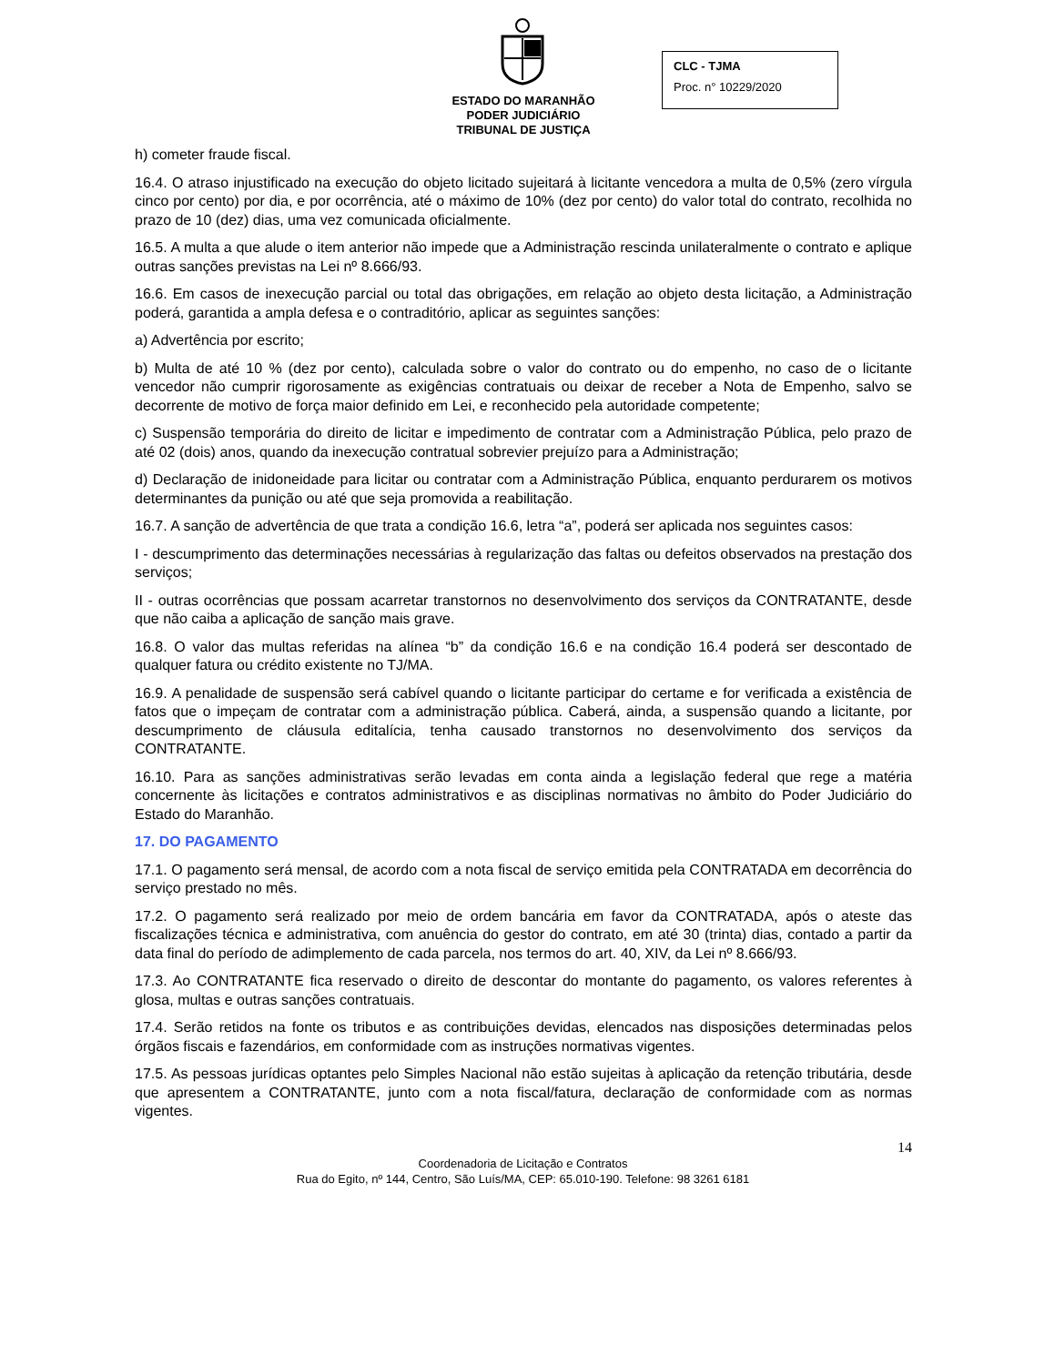ESTADO DO MARANHÃO
PODER JUDICIÁRIO
TRIBUNAL DE JUSTIÇA
CLC - TJMA
Proc. n° 10229/2020
h) cometer fraude fiscal.
16.4. O atraso injustificado na execução do objeto licitado sujeitará à licitante vencedora a multa de 0,5% (zero vírgula cinco por cento) por dia, e por ocorrência, até o máximo de 10% (dez por cento) do valor total do contrato, recolhida no prazo de 10 (dez) dias, uma vez comunicada oficialmente.
16.5. A multa a que alude o item anterior não impede que a Administração rescinda unilateralmente o contrato e aplique outras sanções previstas na Lei nº 8.666/93.
16.6. Em casos de inexecução parcial ou total das obrigações, em relação ao objeto desta licitação, a Administração poderá, garantida a ampla defesa e o contraditório, aplicar as seguintes sanções:
a) Advertência por escrito;
b) Multa de até 10 % (dez por cento), calculada sobre o valor do contrato ou do empenho, no caso de o licitante vencedor não cumprir rigorosamente as exigências contratuais ou deixar de receber a Nota de Empenho, salvo se decorrente de motivo de força maior definido em Lei, e reconhecido pela autoridade competente;
c) Suspensão temporária do direito de licitar e impedimento de contratar com a Administração Pública, pelo prazo de até 02 (dois) anos, quando da inexecução contratual sobrevier prejuízo para a Administração;
d) Declaração de inidoneidade para licitar ou contratar com a Administração Pública, enquanto perdurarem os motivos determinantes da punição ou até que seja promovida a reabilitação.
16.7. A sanção de advertência de que trata a condição 16.6, letra “a”, poderá ser aplicada nos seguintes casos:
I - descumprimento das determinações necessárias à regularização das faltas ou defeitos observados na prestação dos serviços;
II - outras ocorrências que possam acarretar transtornos no desenvolvimento dos serviços da CONTRATANTE, desde que não caiba a aplicação de sanção mais grave.
16.8. O valor das multas referidas na alínea “b” da condição 16.6 e na condição 16.4 poderá ser descontado de qualquer fatura ou crédito existente no TJ/MA.
16.9. A penalidade de suspensão será cabível quando o licitante participar do certame e for verificada a existência de fatos que o impeçam de contratar com a administração pública. Caberá, ainda, a suspensão quando a licitante, por descumprimento de cláusula editalícia, tenha causado transtornos no desenvolvimento dos serviços da CONTRATANTE.
16.10. Para as sanções administrativas serão levadas em conta ainda a legislação federal que rege a matéria concernente às licitações e contratos administrativos e as disciplinas normativas no âmbito do Poder Judiciário do Estado do Maranhão.
17. DO PAGAMENTO
17.1. O pagamento será mensal, de acordo com a nota fiscal de serviço emitida pela CONTRATADA em decorrência do serviço prestado no mês.
17.2. O pagamento será realizado por meio de ordem bancária em favor da CONTRATADA, após o ateste das fiscalizações técnica e administrativa, com anuência do gestor do contrato, em até 30 (trinta) dias, contado a partir da data final do período de adimplemento de cada parcela, nos termos do art. 40, XIV, da Lei nº 8.666/93.
17.3. Ao CONTRATANTE fica reservado o direito de descontar do montante do pagamento, os valores referentes à glosa, multas e outras sanções contratuais.
17.4. Serão retidos na fonte os tributos e as contribuições devidas, elencados nas disposições determinadas pelos órgãos fiscais e fazendários, em conformidade com as instruções normativas vigentes.
17.5. As pessoas jurídicas optantes pelo Simples Nacional não estão sujeitas à aplicação da retenção tributária, desde que apresentem a CONTRATANTE, junto com a nota fiscal/fatura, declaração de conformidade com as normas vigentes.
14
Coordenadoria de Licitação e Contratos
Rua do Egito, nº 144, Centro, São Luís/MA, CEP: 65.010-190. Telefone: 98 3261 6181